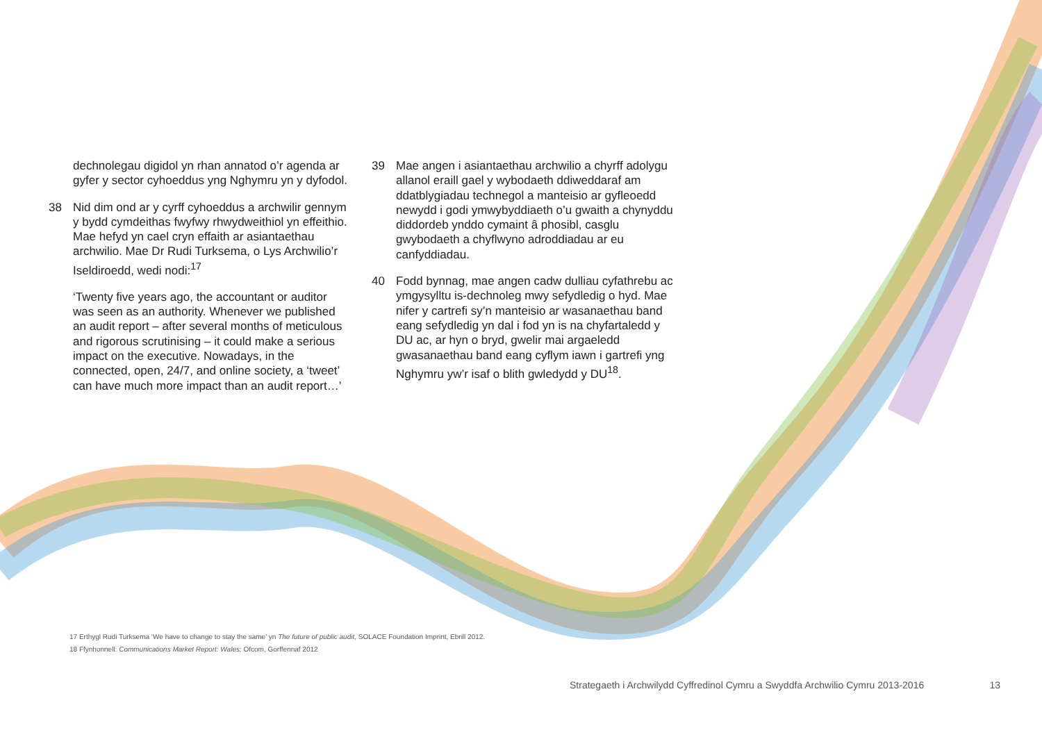dechnolegau digidol yn rhan annatod o’r agenda ar gyfer y sector cyhoeddus yng Nghymru yn y dyfodol.
38 Nid dim ond ar y cyrff cyhoeddus a archwilir gennym y bydd cymdeithas fwyfwy rhwydweithiol yn effeithio. Mae hefyd yn cael cryn effaith ar asiantaethau archwilio. Mae Dr Rudi Turksema, o Lys Archwilio’r Iseldiroedd, wedi nodi:<sup>17</sup>
‘Twenty five years ago, the accountant or auditor was seen as an authority. Whenever we published an audit report – after several months of meticulous and rigorous scrutinising – it could make a serious impact on the executive. Nowadays, in the connected, open, 24/7, and online society, a ‘tweet’ can have much more impact than an audit report…’
39 Mae angen i asiantaethau archwilio a chyrff adolygu allanol eraill gael y wybodaeth ddiweddaraf am ddatblygiadau technegol a manteisio ar gyfleoedd newydd i godi ymwybyddiaeth o’u gwaith a chynyddu diddordeb ynddo cymaint â phosibl, casglu gwybodaeth a chyflwyno adroddiadau ar eu canfyddiadau.
40 Fodd bynnag, mae angen cadw dulliau cyfathrebu ac ymgysylltu is-dechnoleg mwy sefydledig o hyd. Mae nifer y cartrefi sy’n manteisio ar wasanaethau band eang sefydledig yn dal i fod yn is na chyfartaledd y DU ac, ar hyn o bryd, gwelir mai argaeledd gwasanaethau band eang cyflym iawn i gartrefi yng Nghymru yw’r isaf o blith gwledydd y DU<sup>18</sup>.
17 Erthygl Rudi Turksema ‘We have to change to stay the same’ yn The future of public audit, SOLACE Foundation Imprint, Ebrill 2012.
18 Ffynhonnell: Communications Market Report: Wales; Ofcom, Gorffennaf 2012
Strategaeth i Archwilydd Cyffredinol Cymru a Swyddfa Archwilio Cymru 2013-2016 13